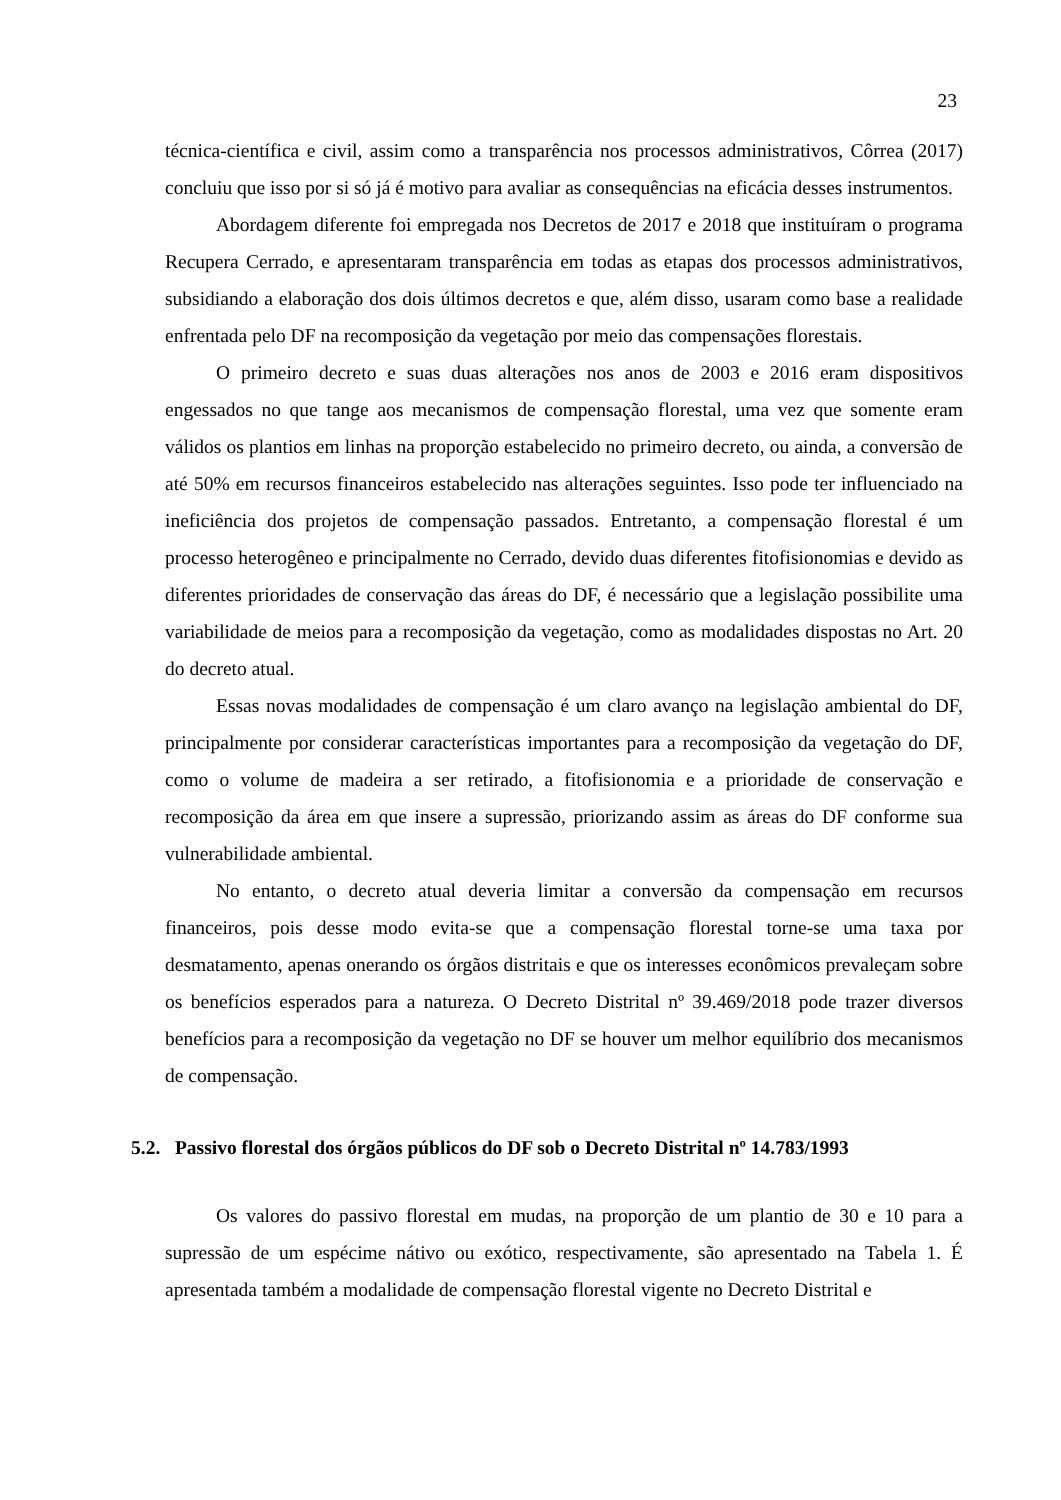23
técnica-científica e civil, assim como a transparência nos processos administrativos, Côrrea (2017) concluiu que isso por si só já é motivo para avaliar as consequências na eficácia desses instrumentos.
Abordagem diferente foi empregada nos Decretos de 2017 e 2018 que instituíram o programa Recupera Cerrado, e apresentaram transparência em todas as etapas dos processos administrativos, subsidiando a elaboração dos dois últimos decretos e que, além disso, usaram como base a realidade enfrentada pelo DF na recomposição da vegetação por meio das compensações florestais.
O primeiro decreto e suas duas alterações nos anos de 2003 e 2016 eram dispositivos engessados no que tange aos mecanismos de compensação florestal, uma vez que somente eram válidos os plantios em linhas na proporção estabelecido no primeiro decreto, ou ainda, a conversão de até 50% em recursos financeiros estabelecido nas alterações seguintes. Isso pode ter influenciado na ineficiência dos projetos de compensação passados. Entretanto, a compensação florestal é um processo heterogêneo e principalmente no Cerrado, devido duas diferentes fitofisionomias e devido as diferentes prioridades de conservação das áreas do DF, é necessário que a legislação possibilite uma variabilidade de meios para a recomposição da vegetação, como as modalidades dispostas no Art. 20 do decreto atual.
Essas novas modalidades de compensação é um claro avanço na legislação ambiental do DF, principalmente por considerar características importantes para a recomposição da vegetação do DF, como o volume de madeira a ser retirado, a fitofisionomia e a prioridade de conservação e recomposição da área em que insere a supressão, priorizando assim as áreas do DF conforme sua vulnerabilidade ambiental.
No entanto, o decreto atual deveria limitar a conversão da compensação em recursos financeiros, pois desse modo evita-se que a compensação florestal torne-se uma taxa por desmatamento, apenas onerando os órgãos distritais e que os interesses econômicos prevaleçam sobre os benefícios esperados para a natureza. O Decreto Distrital nº 39.469/2018 pode trazer diversos benefícios para a recomposição da vegetação no DF se houver um melhor equilíbrio dos mecanismos de compensação.
5.2. Passivo florestal dos órgãos públicos do DF sob o Decreto Distrital nº 14.783/1993
Os valores do passivo florestal em mudas, na proporção de um plantio de 30 e 10 para a supressão de um espécime nátivo ou exótico, respectivamente, são apresentado na Tabela 1. É apresentada também a modalidade de compensação florestal vigente no Decreto Distrital e